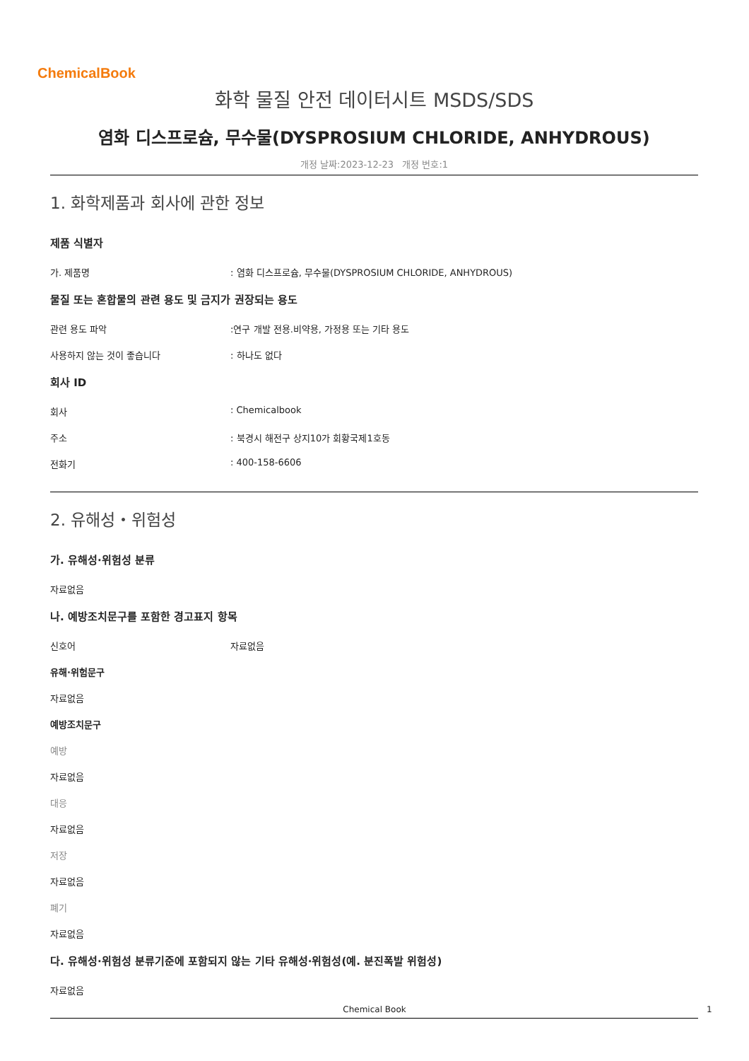ChemicalBook
화학 물질 안전 데이터시트 MSDS/SDS
염화 디스프로슘, 무수물(DYSPROSIUM CHLORIDE, ANHYDROUS)
개정 날짜:2023-12-23 개정 번호:1
1. 화학제품과 회사에 관한 정보
제품 식별자
가. 제품명: 염화 디스프로슘, 무수물(DYSPROSIUM CHLORIDE, ANHYDROUS)
물질 또는 혼합물의 관련 용도 및 금지가 권장되는 용도
관련 용도 파악:연구 개발 전용.비약용, 가정용 또는 기타 용도
사용하지 않는 것이 좋습니다: 하나도 없다
회사 ID
회사: Chemicalbook
주소: 북경시 해전구 상지10가 회황국제1호동
전화기: 400-158-6606
2. 유해성・위험성
가. 유해성·위험성 분류
자료없음
나. 예방조치문구를 포함한 경고표지 항목
신호어 자료없음
유해·위험문구
자료없음
예방조치문구
예방
자료없음
대응
자료없음
저장
자료없음
폐기
자료없음
다. 유해성·위험성 분류기준에 포함되지 않는 기타 유해성·위험성(예. 분진폭발 위험성)
자료없음
Chemical Book 1